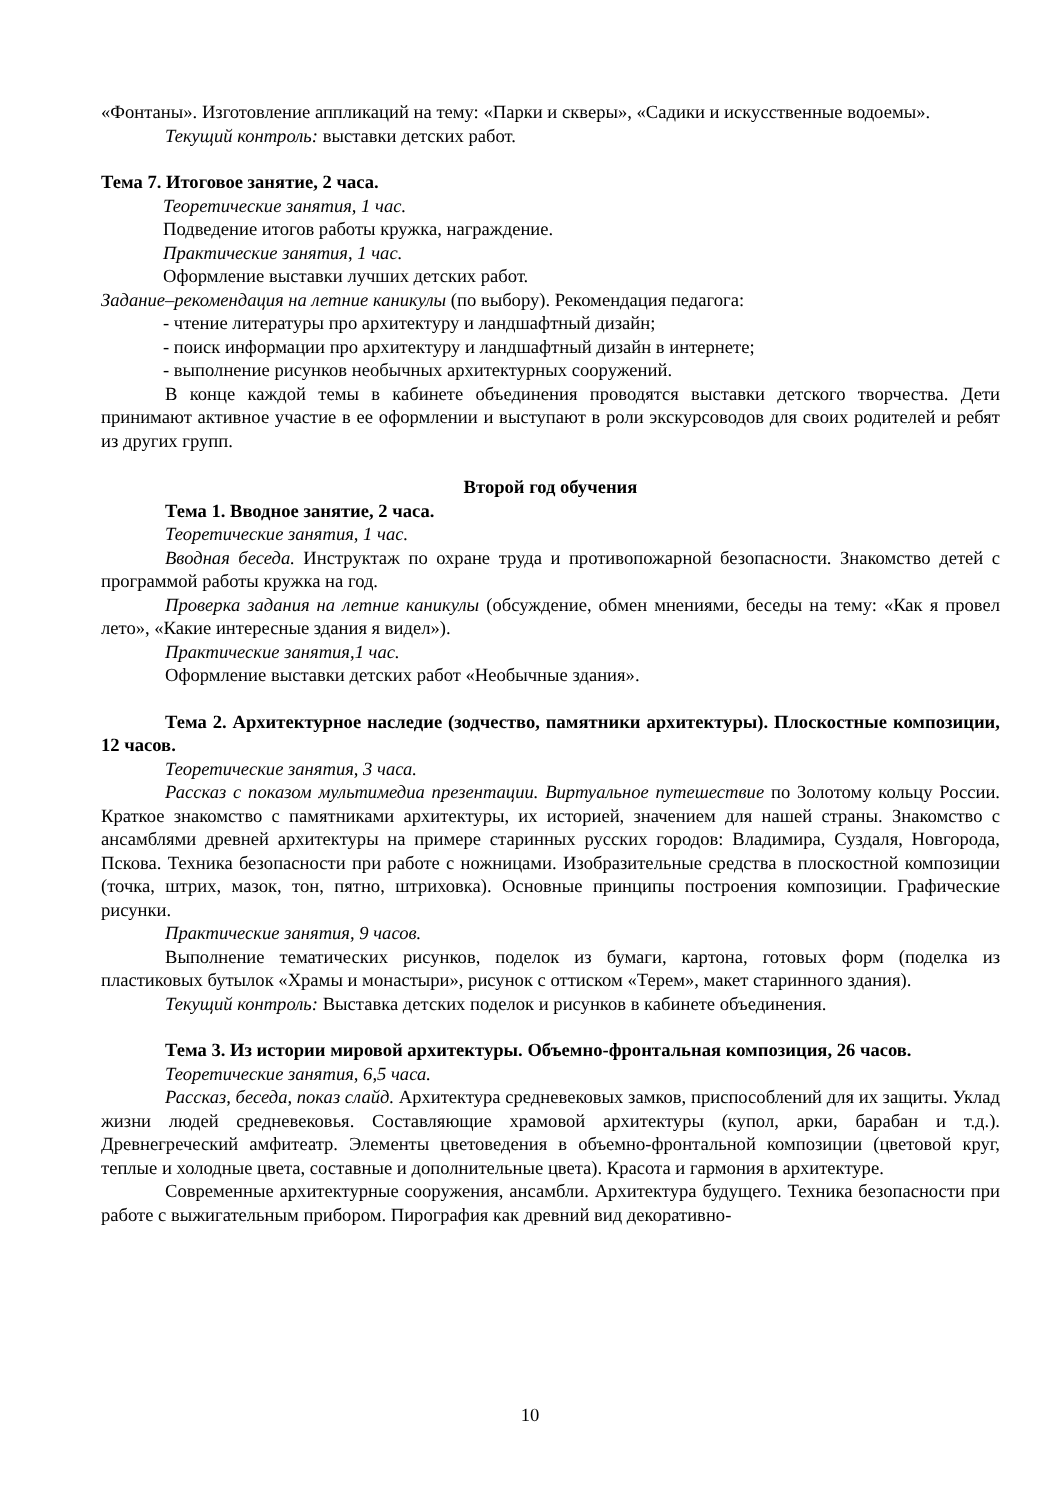«Фонтаны». Изготовление аппликаций на тему: «Парки и скверы», «Садики и искусственные водоемы».
Текущий контроль: выставки детских работ.
Тема 7. Итоговое занятие, 2 часа.
Теоретические занятия, 1 час.
Подведение итогов работы кружка, награждение.
Практические занятия, 1 час.
Оформление выставки лучших детских работ.
Задание–рекомендация на летние каникулы (по выбору). Рекомендация педагога:
- чтение литературы про архитектуру и ландшафтный дизайн;
- поиск информации про архитектуру и ландшафтный дизайн в интернете;
- выполнение рисунков необычных архитектурных сооружений.
В конце каждой темы в кабинете объединения проводятся выставки детского творчества. Дети принимают активное участие в ее оформлении и выступают в роли экскурсоводов для своих родителей и ребят из других групп.
Второй год обучения
Тема 1. Вводное занятие, 2 часа.
Теоретические занятия, 1 час.
Вводная беседа. Инструктаж по охране труда и противопожарной безопасности. Знакомство детей с программой работы кружка на год.
Проверка задания на летние каникулы (обсуждение, обмен мнениями, беседы на тему: «Как я провел лето», «Какие интересные здания я видел»).
Практические занятия,1 час.
Оформление выставки детских работ «Необычные здания».
Тема 2. Архитектурное наследие (зодчество, памятники архитектуры). Плоскостные композиции, 12 часов.
Теоретические занятия, 3 часа.
Рассказ с показом мультимедиа презентации. Виртуальное путешествие по Золотому кольцу России. Краткое знакомство с памятниками архитектуры, их историей, значением для нашей страны. Знакомство с ансамблями древней архитектуры на примере старинных русских городов: Владимира, Суздаля, Новгорода, Пскова. Техника безопасности при работе с ножницами. Изобразительные средства в плоскостной композиции (точка, штрих, мазок, тон, пятно, штриховка). Основные принципы построения композиции. Графические рисунки.
Практические занятия, 9 часов.
Выполнение тематических рисунков, поделок из бумаги, картона, готовых форм (поделка из пластиковых бутылок «Храмы и монастыри», рисунок с оттиском «Терем», макет старинного здания).
Текущий контроль: Выставка детских поделок и рисунков в кабинете объединения.
Тема 3. Из истории мировой архитектуры. Объемно-фронтальная композиция, 26 часов.
Теоретические занятия, 6,5 часа.
Рассказ, беседа, показ слайд. Архитектура средневековых замков, приспособлений для их защиты. Уклад жизни людей средневековья. Составляющие храмовой архитектуры (купол, арки, барабан и т.д.). Древнегреческий амфитеатр. Элементы цветоведения в объемно-фронтальной композиции (цветовой круг, теплые и холодные цвета, составные и дополнительные цвета). Красота и гармония в архитектуре.
Современные архитектурные сооружения, ансамбли. Архитектура будущего. Техника безопасности при работе с выжигательным прибором. Пирография как древний вид декоративно-
10